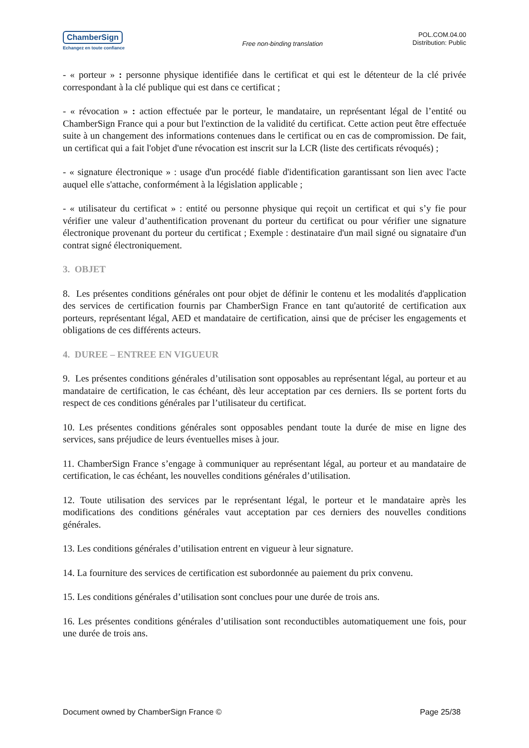ChamberSign
Echangez en toute confiance
Free non-binding translation
POL.COM.04.00
Distribution: Public
- « porteur » : personne physique identifiée dans le certificat et qui est le détenteur de la clé privée correspondant à la clé publique qui est dans ce certificat ;
- « révocation » : action effectuée par le porteur, le mandataire, un représentant légal de l’entité ou ChamberSign France qui a pour but l'extinction de la validité du certificat. Cette action peut être effectuée suite à un changement des informations contenues dans le certificat ou en cas de compromission. De fait, un certificat qui a fait l'objet d'une révocation est inscrit sur la LCR (liste des certificats révoqués) ;
- « signature électronique » : usage d'un procédé fiable d'identification garantissant son lien avec l'acte auquel elle s'attache, conformément à la législation applicable ;
- « utilisateur du certificat » : entité ou personne physique qui reçoit un certificat et qui s’y fie pour vérifier une valeur d’authentification provenant du porteur du certificat ou pour vérifier une signature électronique provenant du porteur du certificat ; Exemple : destinataire d'un mail signé ou signataire d'un contrat signé électroniquement.
3. OBJET
8. Les présentes conditions générales ont pour objet de définir le contenu et les modalités d'application des services de certification fournis par ChamberSign France en tant qu'autorité de certification aux porteurs, représentant légal, AED et mandataire de certification, ainsi que de préciser les engagements et obligations de ces différents acteurs.
4. DUREE – ENTREE EN VIGUEUR
9. Les présentes conditions générales d’utilisation sont opposables au représentant légal, au porteur et au mandataire de certification, le cas échéant, dès leur acceptation par ces derniers. Ils se portent forts du respect de ces conditions générales par l’utilisateur du certificat.
10. Les présentes conditions générales sont opposables pendant toute la durée de mise en ligne des services, sans préjudice de leurs éventuelles mises à jour.
11. ChamberSign France s’engage à communiquer au représentant légal, au porteur et au mandataire de certification, le cas échéant, les nouvelles conditions générales d’utilisation.
12. Toute utilisation des services par le représentant légal, le porteur et le mandataire après les modifications des conditions générales vaut acceptation par ces derniers des nouvelles conditions générales.
13. Les conditions générales d’utilisation entrent en vigueur à leur signature.
14. La fourniture des services de certification est subordonnée au paiement du prix convenu.
15. Les conditions générales d’utilisation sont conclues pour une durée de trois ans.
16. Les présentes conditions générales d’utilisation sont reconductibles automatiquement une fois, pour une durée de trois ans.
Document owned by ChamberSign France © Page 25/38